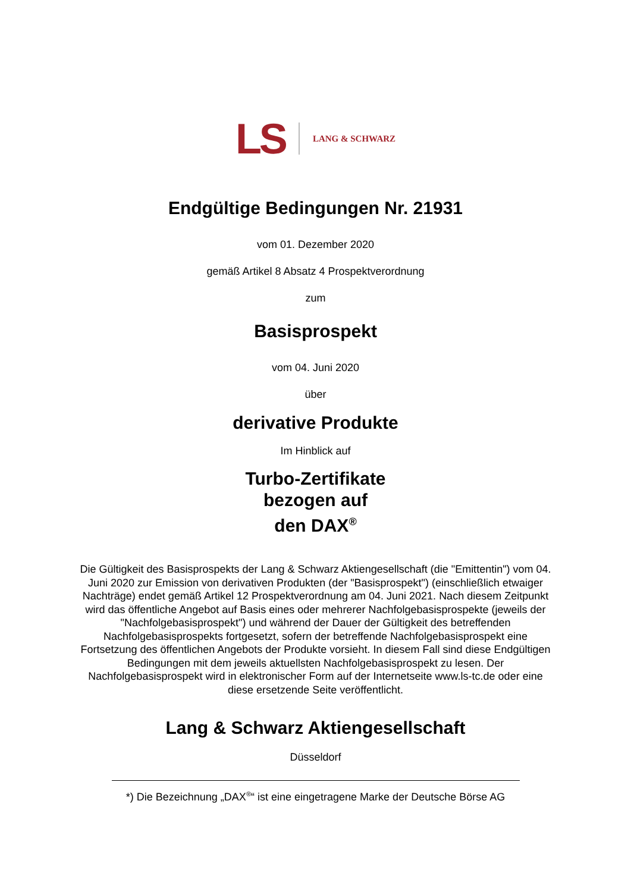LS LANG & SCHWARZ
Endgültige Bedingungen Nr. 21931
vom 01. Dezember 2020
gemäß Artikel 8 Absatz 4 Prospektverordnung
zum
Basisprospekt
vom 04. Juni 2020
über
derivative Produkte
Im Hinblick auf
Turbo-Zertifikate
bezogen auf
den DAX<sup>®</sup>
Die Gültigkeit des Basisprospekts der Lang & Schwarz Aktiengesellschaft (die "Emittentin") vom 04. Juni 2020 zur Emission von derivativen Produkten (der "Basisprospekt") (einschließlich etwaiger Nachträge) endet gemäß Artikel 12 Prospektverordnung am 04. Juni 2021. Nach diesem Zeitpunkt wird das öffentliche Angebot auf Basis eines oder mehrerer Nachfolgebasisprospekte (jeweils der "Nachfolgebasisprospekt") und während der Dauer der Gültigkeit des betreffenden Nachfolgebasisprospekts fortgesetzt, sofern der betreffende Nachfolgebasisprospekt eine Fortsetzung des öffentlichen Angebots der Produkte vorsieht. In diesem Fall sind diese Endgültigen Bedingungen mit dem jeweils aktuellsten Nachfolgebasisprospekt zu lesen. Der Nachfolgebasisprospekt wird in elektronischer Form auf der Internetseite www.ls-tc.de oder eine diese ersetzende Seite veröffentlicht.
Lang & Schwarz Aktiengesellschaft
Düsseldorf
*) Die Bezeichnung „DAX<sup>®</sup>“ ist eine eingetragene Marke der Deutsche Börse AG